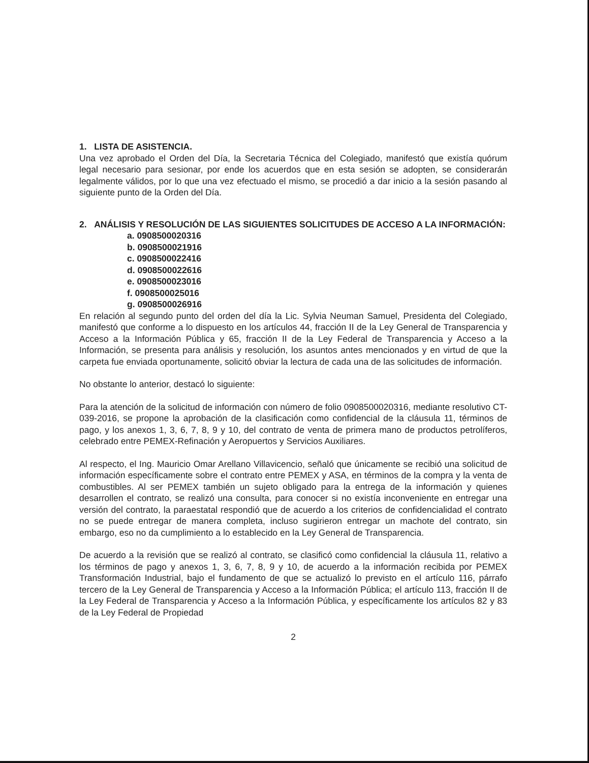1. LISTA DE ASISTENCIA.
Una vez aprobado el Orden del Día, la Secretaria Técnica del Colegiado, manifestó que existía quórum legal necesario para sesionar, por ende los acuerdos que en esta sesión se adopten, se considerarán legalmente válidos, por lo que una vez efectuado el mismo, se procedió a dar inicio a la sesión pasando al siguiente punto de la Orden del Día.
2. ANÁLISIS Y RESOLUCIÓN DE LAS SIGUIENTES SOLICITUDES DE ACCESO A LA INFORMACIÓN:
a. 0908500020316
b. 0908500021916
c. 0908500022416
d. 0908500022616
e. 0908500023016
f. 0908500025016
g. 0908500026916
En relación al segundo punto del orden del día la Lic. Sylvia Neuman Samuel, Presidenta del Colegiado, manifestó que conforme a lo dispuesto en los artículos 44, fracción II de la Ley General de Transparencia y Acceso a la Información Pública y 65, fracción II de la Ley Federal de Transparencia y Acceso a la Información, se presenta para análisis y resolución, los asuntos antes mencionados y en virtud de que la carpeta fue enviada oportunamente, solicitó obviar la lectura de cada una de las solicitudes de información.
No obstante lo anterior, destacó lo siguiente:
Para la atención de la solicitud de información con número de folio 0908500020316, mediante resolutivo CT-039-2016, se propone la aprobación de la clasificación como confidencial de la cláusula 11, términos de pago, y los anexos 1, 3, 6, 7, 8, 9 y 10, del contrato de venta de primera mano de productos petrolíferos, celebrado entre PEMEX-Refinación y Aeropuertos y Servicios Auxiliares.
Al respecto, el Ing. Mauricio Omar Arellano Villavicencio, señaló que únicamente se recibió una solicitud de información específicamente sobre el contrato entre PEMEX y ASA, en términos de la compra y la venta de combustibles. Al ser PEMEX también un sujeto obligado para la entrega de la información y quienes desarrollen el contrato, se realizó una consulta, para conocer si no existía inconveniente en entregar una versión del contrato, la paraestatal respondió que de acuerdo a los criterios de confidencialidad el contrato no se puede entregar de manera completa, incluso sugirieron entregar un machote del contrato, sin embargo, eso no da cumplimiento a lo establecido en la Ley General de Transparencia.
De acuerdo a la revisión que se realizó al contrato, se clasificó como confidencial la cláusula 11, relativo a los términos de pago y anexos 1, 3, 6, 7, 8, 9 y 10, de acuerdo a la información recibida por PEMEX Transformación Industrial, bajo el fundamento de que se actualizó lo previsto en el artículo 116, párrafo tercero de la Ley General de Transparencia y Acceso a la Información Pública; el artículo 113, fracción II de la Ley Federal de Transparencia y Acceso a la Información Pública, y específicamente los artículos 82 y 83 de la Ley Federal de Propiedad
2